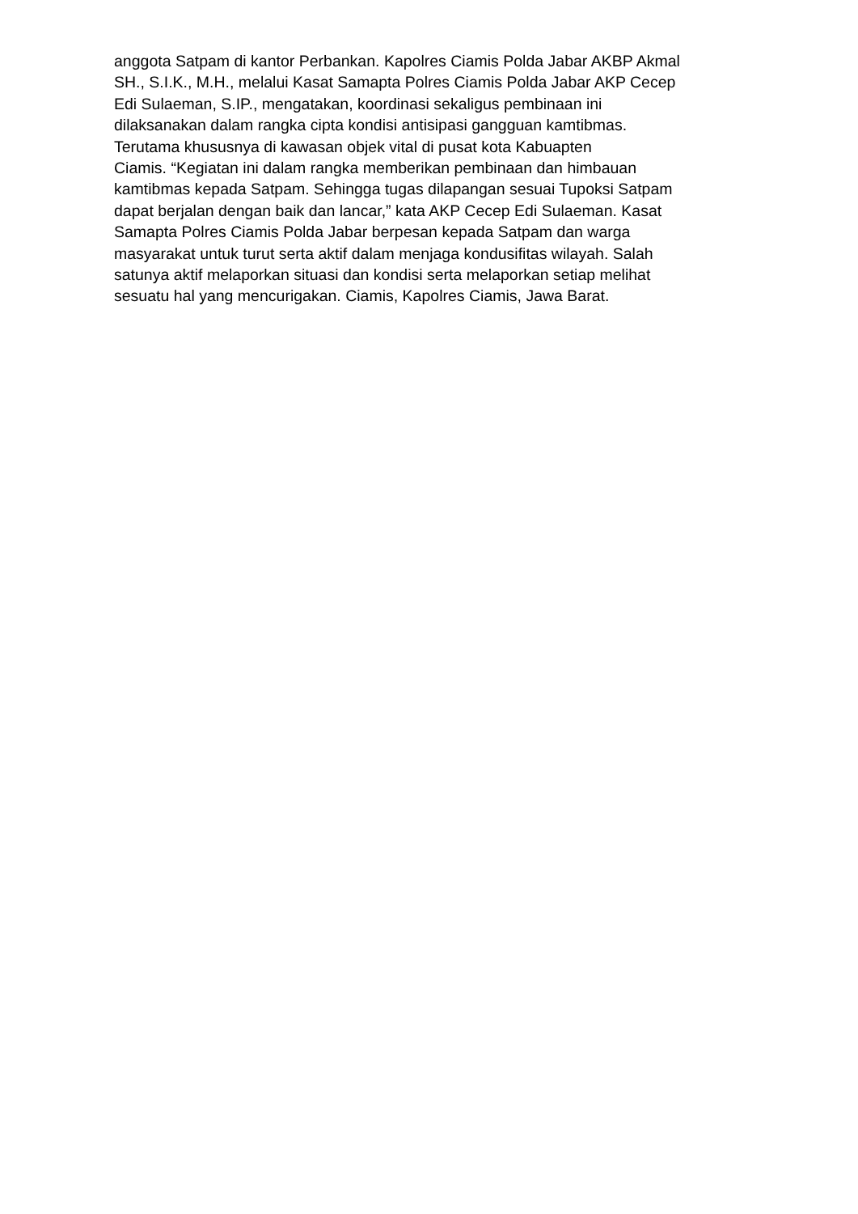anggota Satpam di kantor Perbankan. Kapolres Ciamis Polda Jabar AKBP Akmal
SH., S.I.K., M.H., melalui Kasat Samapta Polres Ciamis Polda Jabar AKP Cecep
Edi Sulaeman, S.IP., mengatakan, koordinasi sekaligus pembinaan ini
dilaksanakan dalam rangka cipta kondisi antisipasi gangguan kamtibmas.
Terutama khususnya di kawasan objek vital di pusat kota Kabuapten
Ciamis. “Kegiatan ini dalam rangka memberikan pembinaan dan himbauan
kamtibmas kepada Satpam. Sehingga tugas dilapangan sesuai Tupoksi Satpam
dapat berjalan dengan baik dan lancar,” kata AKP Cecep Edi Sulaeman. Kasat
Samapta Polres Ciamis Polda Jabar berpesan kepada Satpam dan warga
masyarakat untuk turut serta aktif dalam menjaga kondusifitas wilayah. Salah
satunya aktif melaporkan situasi dan kondisi serta melaporkan setiap melihat
sesuatu hal yang mencurigakan. Ciamis, Kapolres Ciamis, Jawa Barat.